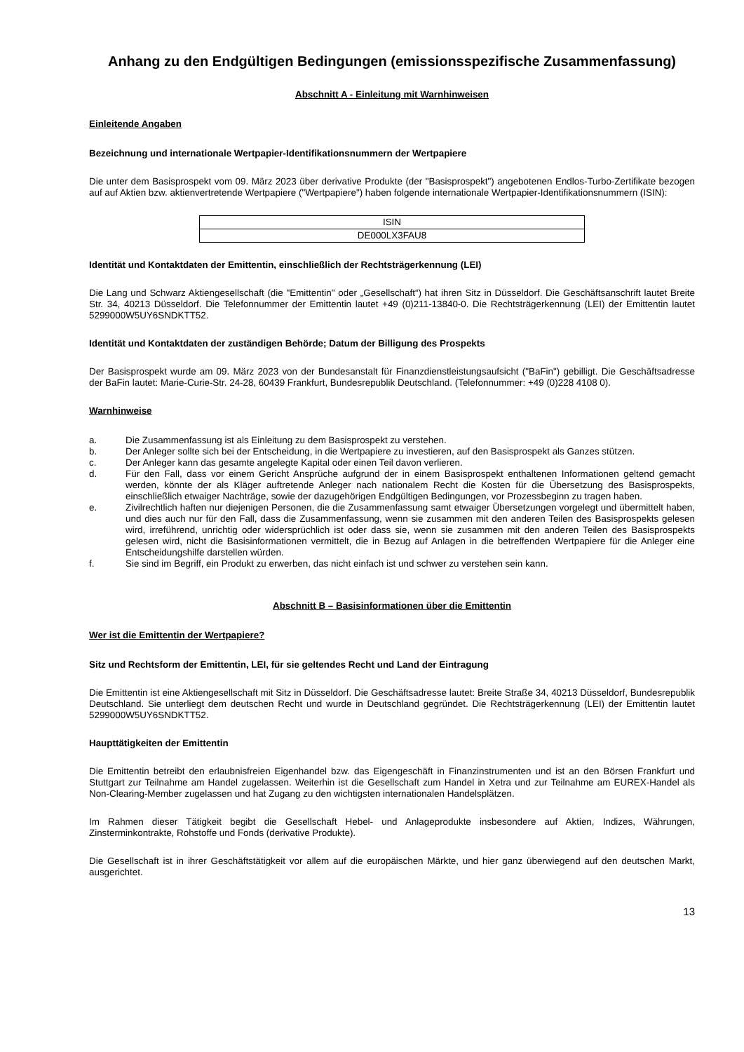Anhang zu den Endgültigen Bedingungen (emissionsspezifische Zusammenfassung)
Abschnitt A - Einleitung mit Warnhinweisen
Einleitende Angaben
Bezeichnung und internationale Wertpapier-Identifikationsnummern der Wertpapiere
Die unter dem Basisprospekt vom 09. März 2023 über derivative Produkte (der "Basisprospekt") angebotenen Endlos-Turbo-Zertifikate bezogen auf auf Aktien bzw. aktienvertretende Wertpapiere ("Wertpapiere") haben folgende internationale Wertpapier-Identifikationsnummern (ISIN):
| ISIN |
| DE000LX3FAU8 |
Identität und Kontaktdaten der Emittentin, einschließlich der Rechtsträgerkennung (LEI)
Die Lang und Schwarz Aktiengesellschaft (die "Emittentin" oder „Gesellschaft“) hat ihren Sitz in Düsseldorf. Die Geschäftsanschrift lautet Breite Str. 34, 40213 Düsseldorf. Die Telefonnummer der Emittentin lautet +49 (0)211-13840-0. Die Rechtsträgerkennung (LEI) der Emittentin lautet 5299000W5UY6SNDKTT52.
Identität und Kontaktdaten der zuständigen Behörde; Datum der Billigung des Prospekts
Der Basisprospekt wurde am 09. März 2023 von der Bundesanstalt für Finanzdienstleistungsaufsicht ("BaFin") gebilligt. Die Geschäftsadresse der BaFin lautet: Marie-Curie-Str. 24-28, 60439 Frankfurt, Bundesrepublik Deutschland. (Telefonnummer: +49 (0)228 4108 0).
Warnhinweise
a. Die Zusammenfassung ist als Einleitung zu dem Basisprospekt zu verstehen.
b. Der Anleger sollte sich bei der Entscheidung, in die Wertpapiere zu investieren, auf den Basisprospekt als Ganzes stützen.
c. Der Anleger kann das gesamte angelegte Kapital oder einen Teil davon verlieren.
d. Für den Fall, dass vor einem Gericht Ansprüche aufgrund der in einem Basisprospekt enthaltenen Informationen geltend gemacht werden, könnte der als Kläger auftretende Anleger nach nationalem Recht die Kosten für die Übersetzung des Basisprospekts, einschließlich etwaiger Nachträge, sowie der dazugehörigen Endgültigen Bedingungen, vor Prozessbeginn zu tragen haben.
e. Zivilrechtlich haften nur diejenigen Personen, die die Zusammenfassung samt etwaiger Übersetzungen vorgelegt und übermittelt haben, und dies auch nur für den Fall, dass die Zusammenfassung, wenn sie zusammen mit den anderen Teilen des Basisprospekts gelesen wird, irreführend, unrichtig oder widersprüchlich ist oder dass sie, wenn sie zusammen mit den anderen Teilen des Basisprospekts gelesen wird, nicht die Basisinformationen vermittelt, die in Bezug auf Anlagen in die betreffenden Wertpapiere für die Anleger eine Entscheidungshilfe darstellen würden.
f. Sie sind im Begriff, ein Produkt zu erwerben, das nicht einfach ist und schwer zu verstehen sein kann.
Abschnitt B – Basisinformationen über die Emittentin
Wer ist die Emittentin der Wertpapiere?
Sitz und Rechtsform der Emittentin, LEI, für sie geltendes Recht und Land der Eintragung
Die Emittentin ist eine Aktiengesellschaft mit Sitz in Düsseldorf. Die Geschäftsadresse lautet: Breite Straße 34, 40213 Düsseldorf, Bundesrepublik Deutschland. Sie unterliegt dem deutschen Recht und wurde in Deutschland gegründet. Die Rechtsträgerkennung (LEI) der Emittentin lautet 5299000W5UY6SNDKTT52.
Haupttätigkeiten der Emittentin
Die Emittentin betreibt den erlaubnisfreien Eigenhandel bzw. das Eigengeschäft in Finanzinstrumenten und ist an den Börsen Frankfurt und Stuttgart zur Teilnahme am Handel zugelassen. Weiterhin ist die Gesellschaft zum Handel in Xetra und zur Teilnahme am EUREX-Handel als Non-Clearing-Member zugelassen und hat Zugang zu den wichtigsten internationalen Handelsplätzen.
Im Rahmen dieser Tätigkeit begibt die Gesellschaft Hebel- und Anlageprodukte insbesondere auf Aktien, Indizes, Währungen, Zinsterminkontrakte, Rohstoffe und Fonds (derivative Produkte).
Die Gesellschaft ist in ihrer Geschäftstätigkeit vor allem auf die europäischen Märkte, und hier ganz überwiegend auf den deutschen Markt, ausgerichtet.
13